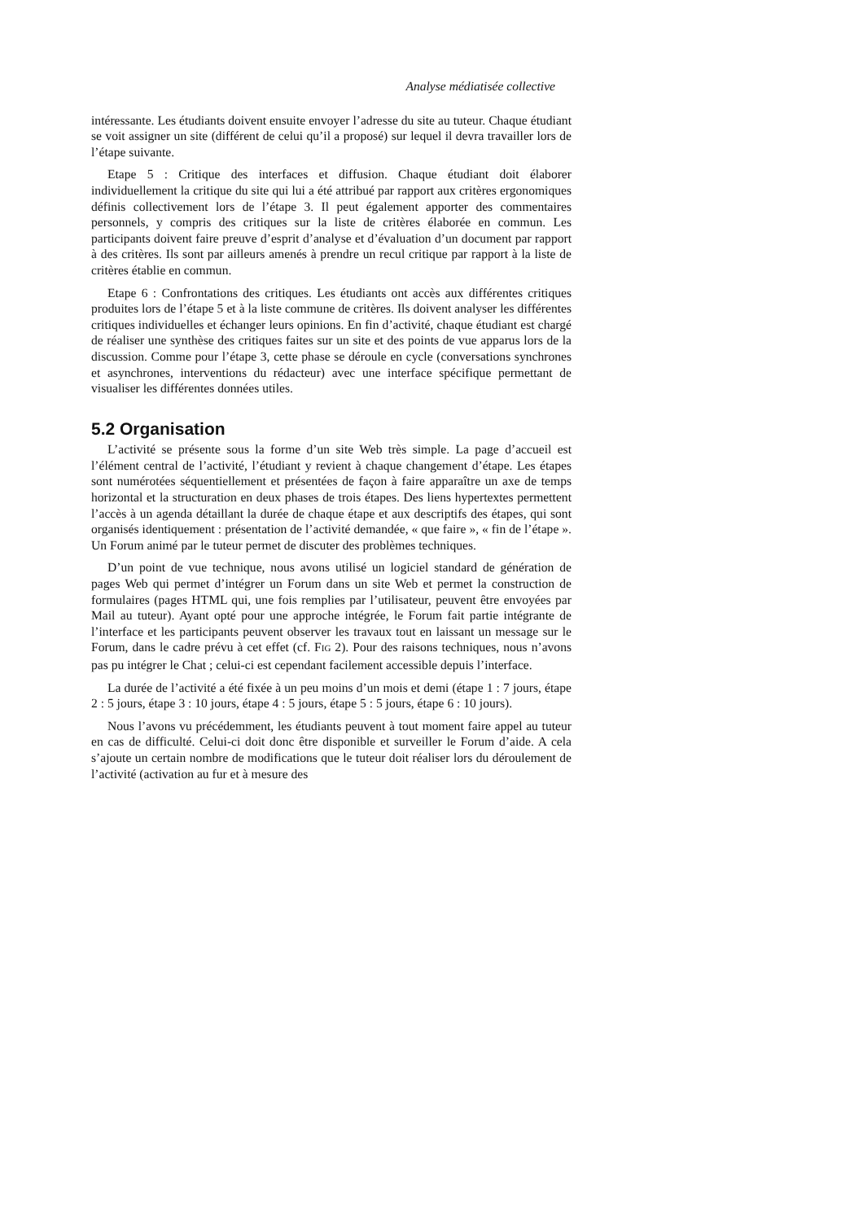Analyse médiatisée collective
intéressante. Les étudiants doivent ensuite envoyer l’adresse du site au tuteur. Chaque étudiant se voit assigner un site (différent de celui qu’il a proposé) sur lequel il devra travailler lors de l’étape suivante.
Etape 5 : Critique des interfaces et diffusion. Chaque étudiant doit élaborer individuellement la critique du site qui lui a été attribué par rapport aux critères ergonomiques définis collectivement lors de l’étape 3. Il peut également apporter des commentaires personnels, y compris des critiques sur la liste de critères élaborée en commun. Les participants doivent faire preuve d’esprit d’analyse et d’évaluation d’un document par rapport à des critères. Ils sont par ailleurs amenés à prendre un recul critique par rapport à la liste de critères établie en commun.
Etape 6 : Confrontations des critiques. Les étudiants ont accès aux différentes critiques produites lors de l’étape 5 et à la liste commune de critères. Ils doivent analyser les différentes critiques individuelles et échanger leurs opinions. En fin d’activité, chaque étudiant est chargé de réaliser une synthèse des critiques faites sur un site et des points de vue apparus lors de la discussion. Comme pour l’étape 3, cette phase se déroule en cycle (conversations synchrones et asynchrones, interventions du rédacteur) avec une interface spécifique permettant de visualiser les différentes données utiles.
5.2 Organisation
L’activité se présente sous la forme d’un site Web très simple. La page d’accueil est l’élément central de l’activité, l’étudiant y revient à chaque changement d’étape. Les étapes sont numérotées séquentiellement et présentées de façon à faire apparaître un axe de temps horizontal et la structuration en deux phases de trois étapes. Des liens hypertextes permettent l’accès à un agenda détaillant la durée de chaque étape et aux descriptifs des étapes, qui sont organisés identiquement : présentation de l’activité demandée, « que faire », « fin de l’étape ». Un Forum animé par le tuteur permet de discuter des problèmes techniques.
D’un point de vue technique, nous avons utilisé un logiciel standard de génération de pages Web qui permet d’intégrer un Forum dans un site Web et permet la construction de formulaires (pages HTML qui, une fois remplies par l’utilisateur, peuvent être envoyées par Mail au tuteur). Ayant opté pour une approche intégrée, le Forum fait partie intégrante de l’interface et les participants peuvent observer les travaux tout en laissant un message sur le Forum, dans le cadre prévu à cet effet (cf. FIG 2). Pour des raisons techniques, nous n’avons pas pu intégrer le Chat ; celui-ci est cependant facilement accessible depuis l’interface.
La durée de l’activité a été fixée à un peu moins d’un mois et demi (étape 1 : 7 jours, étape 2 : 5 jours, étape 3 : 10 jours, étape 4 : 5 jours, étape 5 : 5 jours, étape 6 : 10 jours).
Nous l’avons vu précédemment, les étudiants peuvent à tout moment faire appel au tuteur en cas de difficulté. Celui-ci doit donc être disponible et surveiller le Forum d’aide. A cela s’ajoute un certain nombre de modifications que le tuteur doit réaliser lors du déroulement de l’activité (activation au fur et à mesure des